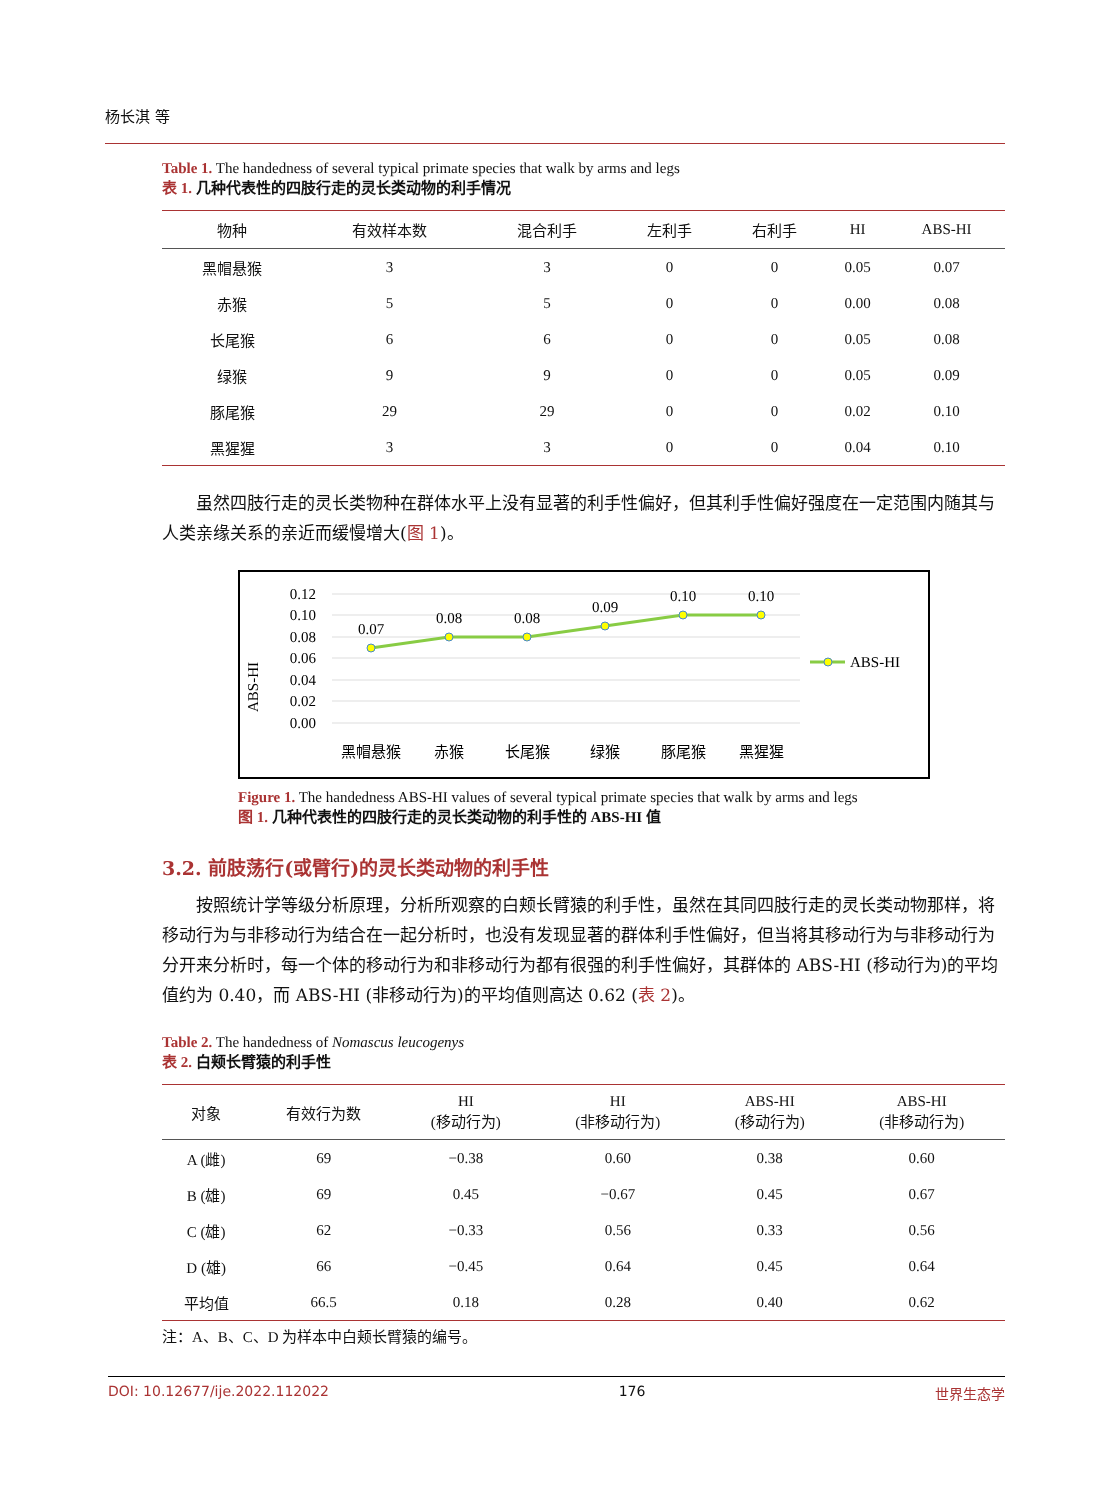杨长淇 等
Table 1. The handedness of several typical primate species that walk by arms and legs
表 1. 几种代表性的四肢行走的灵长类动物的利手情况
| 物种 | 有效样本数 | 混合利手 | 左利手 | 右利手 | HI | ABS-HI |
| --- | --- | --- | --- | --- | --- | --- |
| 黑帽悬猴 | 3 | 3 | 0 | 0 | 0.05 | 0.07 |
| 赤猴 | 5 | 5 | 0 | 0 | 0.00 | 0.08 |
| 长尾猴 | 6 | 6 | 0 | 0 | 0.05 | 0.08 |
| 绿猴 | 9 | 9 | 0 | 0 | 0.05 | 0.09 |
| 豚尾猴 | 29 | 29 | 0 | 0 | 0.02 | 0.10 |
| 黑猩猩 | 3 | 3 | 0 | 0 | 0.04 | 0.10 |
虽然四肢行走的灵长类物种在群体水平上没有显著的利手性偏好，但其利手性偏好强度在一定范围内随其与人类亲缘关系的亲近而缓慢增大(图 1)。
ABS-HI
0.12
0.10
0.08
0.06
0.04
0.02
0.00
0.07
0.08
0.08
0.09
0.10
0.10
黑帽悬猴
赤猴
长尾猴
绿猴
豚尾猴
黑猩猩
ABS-HI
Figure 1. The handedness ABS-HI values of several typical primate species that walk by arms and legs
图 1. 几种代表性的四肢行走的灵长类动物的利手性的 ABS-HI 值
3.2. 前肢荡行(或臂行)的灵长类动物的利手性
按照统计学等级分析原理，分析所观察的白颊长臂猿的利手性，虽然在其同四肢行走的灵长类动物那样，将移动行为与非移动行为结合在一起分析时，也没有发现显著的群体利手性偏好，但当将其移动行为与非移动行为分开来分析时，每一个体的移动行为和非移动行为都有很强的利手性偏好，其群体的 ABS-HI (移动行为)的平均值约为 0.40，而 ABS-HI (非移动行为)的平均值则高达 0.62 (表 2)。
Table 2. The handedness of Nomascus leucogenys
表 2. 白颊长臂猿的利手性
| 对象 | 有效行为数 | HI (移动行为) | HI (非移动行为) | ABS-HI (移动行为) | ABS-HI (非移动行为) |
| --- | --- | --- | --- | --- | --- |
| A (雌) | 69 | −0.38 | 0.60 | 0.38 | 0.60 |
| B (雄) | 69 | 0.45 | −0.67 | 0.45 | 0.67 |
| C (雄) | 62 | −0.33 | 0.56 | 0.33 | 0.56 |
| D (雄) | 66 | −0.45 | 0.64 | 0.45 | 0.64 |
| 平均值 | 66.5 | 0.18 | 0.28 | 0.40 | 0.62 |
注：A、B、C、D 为样本中白颊长臂猿的编号。
DOI: 10.12677/ije.2022.112022 176 世界生态学